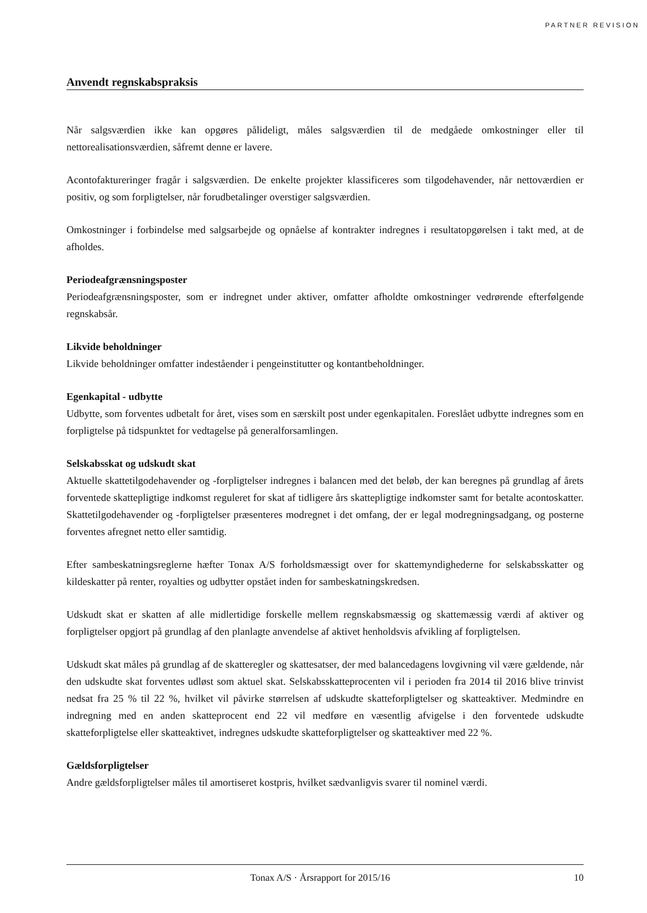PARTNER REVISION
Anvendt regnskabspraksis
Når salgsværdien ikke kan opgøres pålideligt, måles salgsværdien til de medgåede omkostninger eller til nettorealisationsværdien, såfremt denne er lavere.
Acontofaktureringer fragår i salgsværdien. De enkelte projekter klassificeres som tilgodehavender, når nettoværdien er positiv, og som forpligtelser, når forudbetalinger overstiger salgsværdien.
Omkostninger i forbindelse med salgsarbejde og opnåelse af kontrakter indregnes i resultatopgørelsen i takt med, at de afholdes.
Periodeafgrænsningsposter
Periodeafgrænsningsposter, som er indregnet under aktiver, omfatter afholdte omkostninger vedrørende efterfølgende regnskabsår.
Likvide beholdninger
Likvide beholdninger omfatter indeståender i pengeinstitutter og kontantbeholdninger.
Egenkapital - udbytte
Udbytte, som forventes udbetalt for året, vises som en særskilt post under egenkapitalen. Foreslået udbytte indregnes som en forpligtelse på tidspunktet for vedtagelse på generalforsamlingen.
Selskabsskat og udskudt skat
Aktuelle skattetilgodehavender og -forpligtelser indregnes i balancen med det beløb, der kan beregnes på grundlag af årets forventede skattepligtige indkomst reguleret for skat af tidligere års skattepligtige indkomster samt for betalte acontoskatter. Skattetilgodehavender og -forpligtelser præsenteres modregnet i det omfang, der er legal modregningsadgang, og posterne forventes afregnet netto eller samtidig.
Efter sambeskatningsreglerne hæfter Tonax A/S forholdsmæssigt over for skattemyndighederne for selskabsskatter og kildeskatter på renter, royalties og udbytter opstået inden for sambeskatningskredsen.
Udskudt skat er skatten af alle midlertidige forskelle mellem regnskabsmæssig og skattemæssig værdi af aktiver og forpligtelser opgjort på grundlag af den planlagte anvendelse af aktivet henholdsvis afvikling af forpligtelsen.
Udskudt skat måles på grundlag af de skatteregler og skattesatser, der med balancedagens lovgivning vil være gældende, når den udskudte skat forventes udløst som aktuel skat. Selskabsskatteprocenten vil i perioden fra 2014 til 2016 blive trinvist nedsat fra 25 % til 22 %, hvilket vil påvirke størrelsen af udskudte skatteforpligtelser og skatteaktiver. Medmindre en indregning med en anden skatteprocent end 22 vil medføre en væsentlig afvigelse i den forventede udskudte skatteforpligtelse eller skatteaktivet, indregnes udskudte skatteforpligtelser og skatteaktiver med 22 %.
Gældsforpligtelser
Andre gældsforpligtelser måles til amortiseret kostpris, hvilket sædvanligvis svarer til nominel værdi.
Tonax A/S · Årsrapport for 2015/16 10